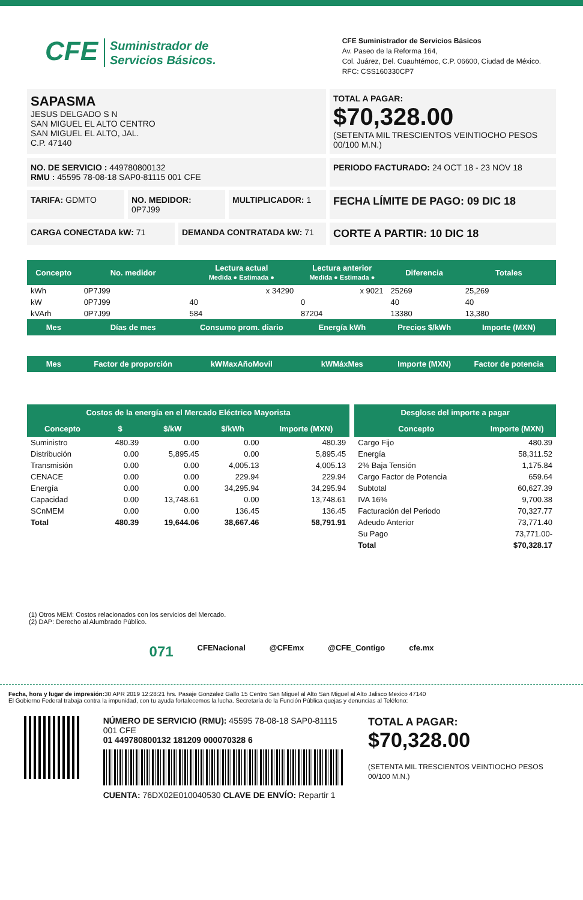CFE Suministrador de
Servicios Básicos.
CFE Suministrador de Servicios Básicos
Av. Paseo de la Reforma 164,
Col. Juárez, Del. Cuauhtémoc, C.P. 06600, Ciudad de México.
RFC: CSS160330CP7
SAPASMA
JESUS DELGADO S N
SAN MIGUEL EL ALTO CENTRO
SAN MIGUEL EL ALTO, JAL.
C.P. 47140
TOTAL A PAGAR:
$70,328.00
(SETENTA MIL TRESCIENTOS VEINTIOCHO PESOS 00/100 M.N.)
NO. DE SERVICIO : 449780800132
RMU : 45595 78-08-18 SAP0-81115 001 CFE
PERIODO FACTURADO: 24 OCT 18 - 23 NOV 18
TARIFA: GDMTO NO. MEDIDOR: 0P7J99 MULTIPLICADOR: 1
FECHA LÍMITE DE PAGO: 09 DIC 18
CARGA CONECTADA kW: 71 DEMANDA CONTRATADA kW: 71
CORTE A PARTIR: 10 DIC 18
| Concepto | No. medidor | Lectura actual Medida ● Estimada ● | Lectura anterior Medida ● Estimada ● | Diferencia | Totales |
| --- | --- | --- | --- | --- | --- |
| kWh | 0P7J99 | x 34290 | x 9021 | 25269 | 25,269 |
| kW | 0P7J99 | 40 | 0 | 40 | 40 |
| kVArh | 0P7J99 | 584 | 87204 | 13380 | 13,380 |
| Mes | Días de mes | Consumo prom. diario | Energía kWh | Precios $/kWh | Importe (MXN) |
| Mes | Factor de proporción | kWMaxAñoMovil | kWMáxMes | Importe (MXN) | Factor de potencia |
| Costos de la energía en el Mercado Eléctrico Mayorista | | | | |
| --- | --- | --- | --- | --- |
| Concepto | $ | $/kW | $/kWh | Importe (MXN) |
| Suministro | 480.39 | 0.00 | 0.00 | 480.39 |
| Distribución | 0.00 | 5,895.45 | 0.00 | 5,895.45 |
| Transmisión | 0.00 | 0.00 | 4,005.13 | 4,005.13 |
| CENACE | 0.00 | 0.00 | 229.94 | 229.94 |
| Energía | 0.00 | 0.00 | 34,295.94 | 34,295.94 |
| Capacidad | 0.00 | 13,748.61 | 0.00 | 13,748.61 |
| SCnMEM | 0.00 | 0.00 | 136.45 | 136.45 |
| Total | 480.39 | 19,644.06 | 38,667.46 | 58,791.91 |
| Desglose del importe a pagar | |
| --- | --- |
| Concepto | Importe (MXN) |
| Cargo Fijo | 480.39 |
| Energía | 58,311.52 |
| 2% Baja Tensión | 1,175.84 |
| Cargo Factor de Potencia | 659.64 |
| Subtotal | 60,627.39 |
| IVA 16% | 9,700.38 |
| Facturación del Periodo | 70,327.77 |
| Adeudo Anterior | 73,771.40 |
| Su Pago | 73,771.00- |
| Total | $70,328.17 |
(1) Otros MEM: Costos relacionados con los servicios del Mercado.
(2) DAP: Derecho al Alumbrado Público.
071 CFENacional @CFEmx @CFE_Contigo cfe.mx
Fecha, hora y lugar de impresión: 30 APR 2019 12:28:21 hrs. Pasaje Gonzalez Gallo 15 Centro San Miguel al Alto San Miguel al Alto Jalisco Mexico 47140
El Gobierno Federal trabaja contra la impunidad, con tu ayuda fortalecemos la lucha. Secretaría de la Función Pública quejas y denuncias al Teléfono:
NÚMERO DE SERVICIO (RMU): 45595 78-08-18 SAP0-81115 001 CFE
01 449780800132 181209 000070328 6
CUENTA: 76DX02E010040530 CLAVE DE ENVÍO: Repartir 1
TOTAL A PAGAR:
$70,328.00
(SETENTA MIL TRESCIENTOS VEINTIOCHO PESOS 00/100 M.N.)